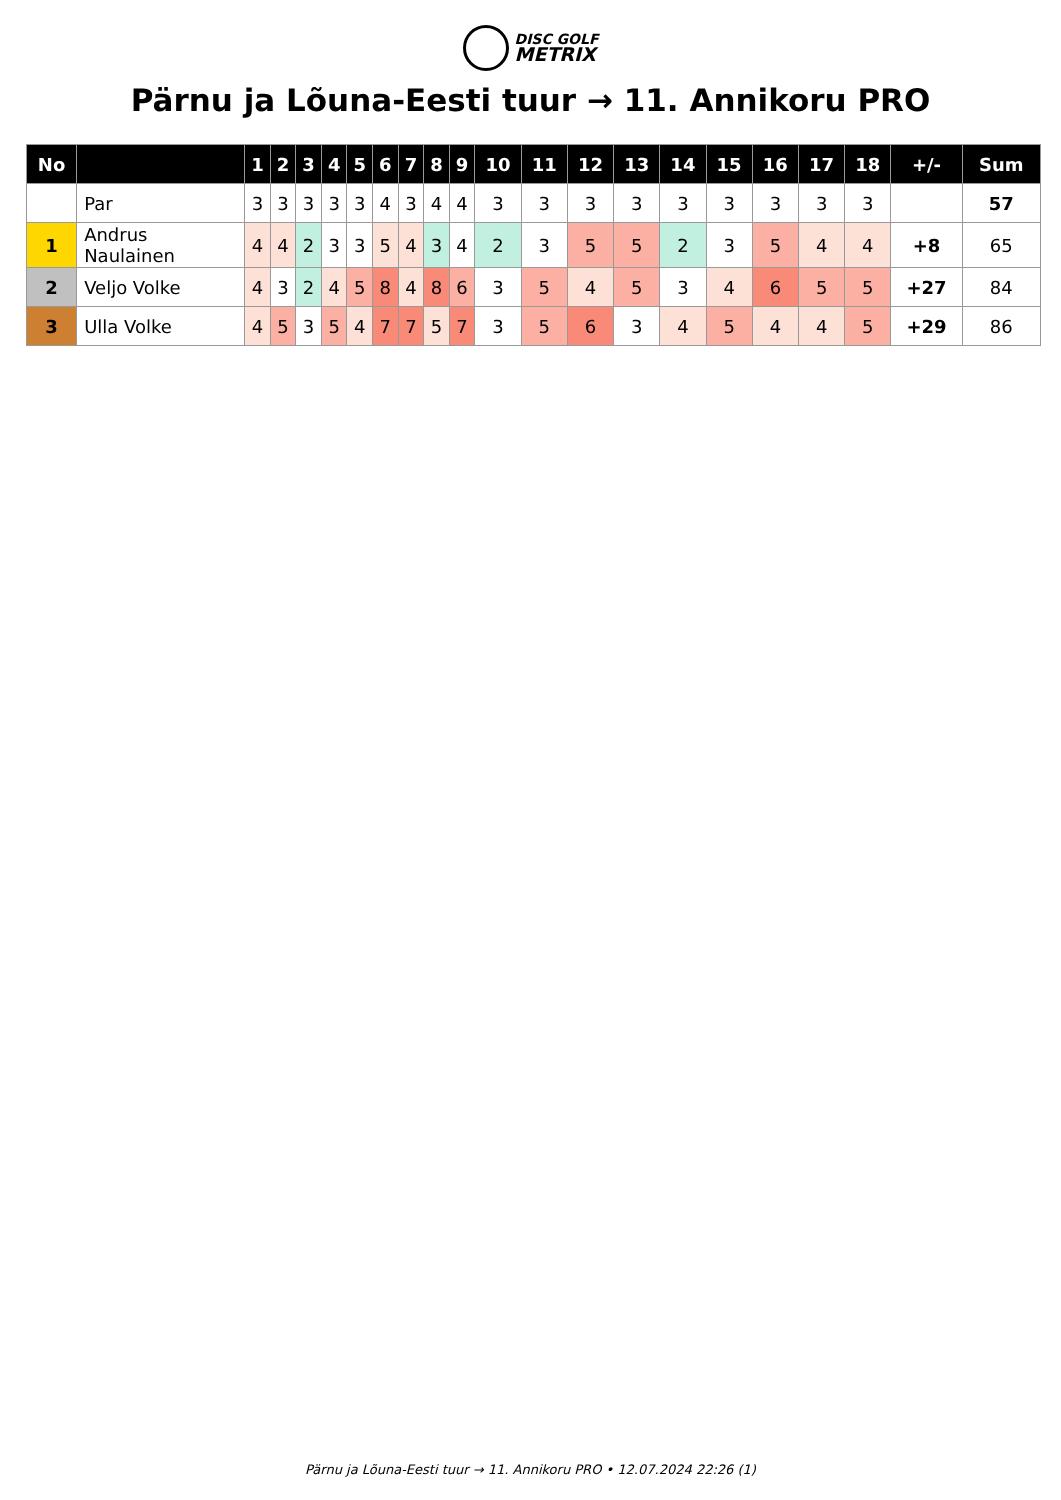DISC GOLF
METRIX
Pärnu ja Lõuna-Eesti tuur → 11. Annikoru PRO
| No | | 1 | 2 | 3 | 4 | 5 | 6 | 7 | 8 | 9 | 10 | 11 | 12 | 13 | 14 | 15 | 16 | 17 | 18 | +/- | Sum |
| --- | --- | --- | --- | --- | --- | --- | --- | --- | --- | --- | --- | --- | --- | --- | --- | --- | --- | --- | --- | --- | --- |
| | Par | 3 | 3 | 3 | 3 | 3 | 4 | 3 | 4 | 4 | 3 | 3 | 3 | 3 | 3 | 3 | 3 | 3 | 3 | | 57 |
| 1 | Andrus Naulainen | 4 | 4 | 2 | 3 | 3 | 5 | 4 | 3 | 4 | 2 | 3 | 5 | 5 | 2 | 3 | 5 | 4 | 4 | +8 | 65 |
| 2 | Veljo Volke | 4 | 3 | 2 | 4 | 5 | 8 | 4 | 8 | 6 | 3 | 5 | 4 | 5 | 3 | 4 | 6 | 5 | 5 | +27 | 84 |
| 3 | Ulla Volke | 4 | 5 | 3 | 5 | 4 | 7 | 7 | 5 | 7 | 3 | 5 | 6 | 3 | 4 | 5 | 4 | 4 | 5 | +29 | 86 |
Pärnu ja Lõuna-Eesti tuur → 11. Annikoru PRO • 12.07.2024 22:26 (1)